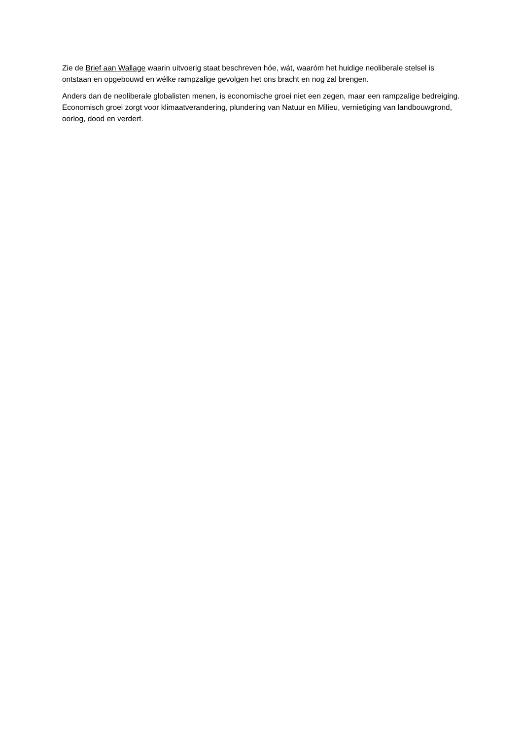Zie de Brief aan Wallage waarin uitvoerig staat beschreven hóe, wát, waaróm het huidige neoliberale stelsel is ontstaan en opgebouwd en wélke rampzalige gevolgen het ons bracht en nog zal brengen.
Anders dan de neoliberale globalisten menen, is economische groei niet een zegen, maar een rampzalige bedreiging. Economisch groei zorgt voor klimaatverandering, plundering van Natuur en Milieu, vernietiging van landbouwgrond, oorlog, dood en verderf.